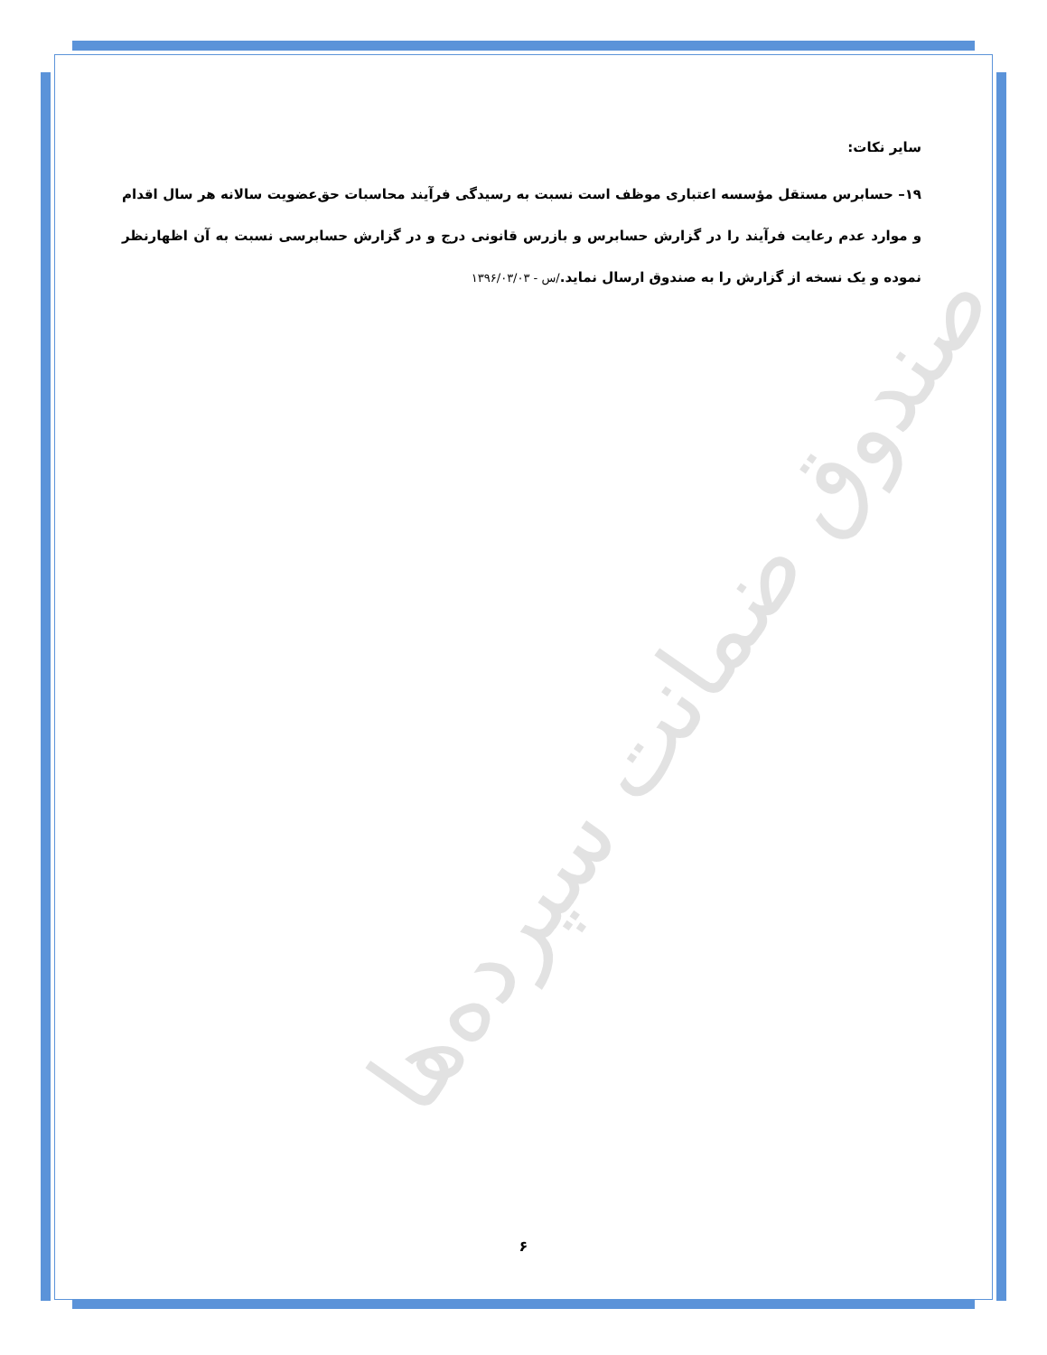صندوق ضمانت سپرده‌ها
سایر نکات:
۱۹– حسابرس مستقل مؤسسه اعتباری موظف است نسبت به رسیدگی فرآیند محاسبات حق‌عضویت سالانه هر سال اقدام و موارد عدم رعایت فرآیند را در گزارش حسابرس و بازرس قانونی درج و در گزارش حسابرسی نسبت به آن اظهارنظر نموده و یک نسخه از گزارش را به صندوق ارسال نماید./س - ۱۳۹۶/۰۳/۰۳
۶